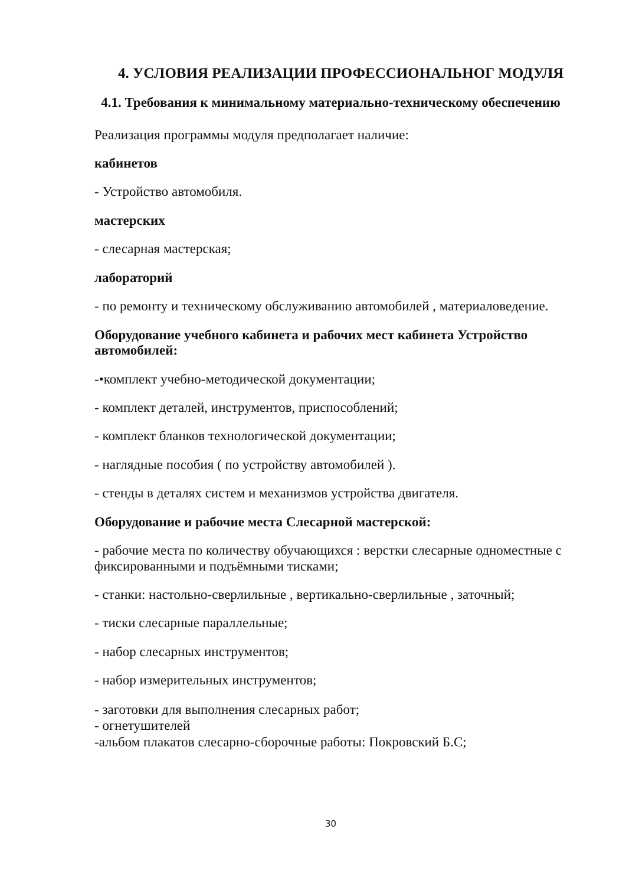4. УСЛОВИЯ РЕАЛИЗАЦИИ ПРОФЕССИОНАЛЬНОГ МОДУЛЯ
4.1. Требования к минимальному материально-техническому обеспечению
Реализация программы модуля предполагает наличие:
кабинетов
- Устройство автомобиля.
мастерских
- слесарная мастерская;
лабораторий
- по ремонту и техническому обслуживанию автомобилей , материаловедение.
Оборудование учебного кабинета и рабочих мест кабинета Устройство автомобилей:
-•комплект учебно-методической документации;
- комплект деталей, инструментов, приспособлений;
- комплект бланков технологической документации;
- наглядные пособия ( по устройству автомобилей ).
- стенды в деталях систем и механизмов устройства двигателя.
Оборудование и рабочие места Слесарной мастерской:
- рабочие места по количеству обучающихся : верстки слесарные одноместные с фиксированными и подъёмными тисками;
- станки: настольно-сверлильные , вертикально-сверлильные , заточный;
- тиски слесарные параллельные;
- набор слесарных инструментов;
- набор измерительных инструментов;
- заготовки для выполнения слесарных работ;
- огнетушителей
-альбом плакатов слесарно-сборочные работы: Покровский Б.С;
30